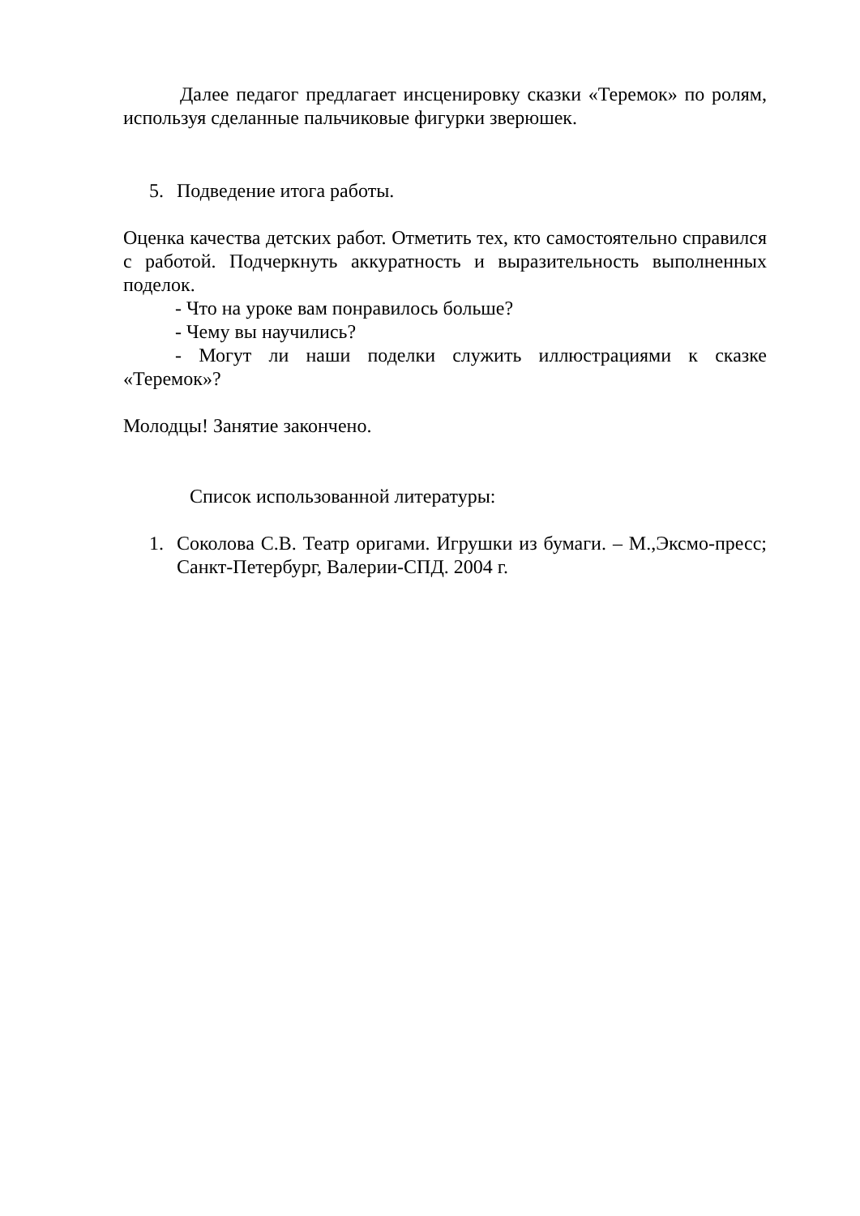Далее педагог предлагает инсценировку сказки «Теремок» по ролям, используя сделанные пальчиковые фигурки зверюшек.
5. Подведение итога работы.
Оценка качества детских работ. Отметить тех, кто самостоятельно справился с работой. Подчеркнуть аккуратность и выразительность выполненных поделок.
- Что на уроке вам понравилось больше?
- Чему вы научились?
- Могут ли наши поделки служить иллюстрациями к сказке «Теремок»?
Молодцы! Занятие закончено.
Список использованной литературы:
1. Соколова С.В. Театр оригами. Игрушки из бумаги. – М.,Эксмо-пресс; Санкт-Петербург, Валерии-СПД. 2004 г.